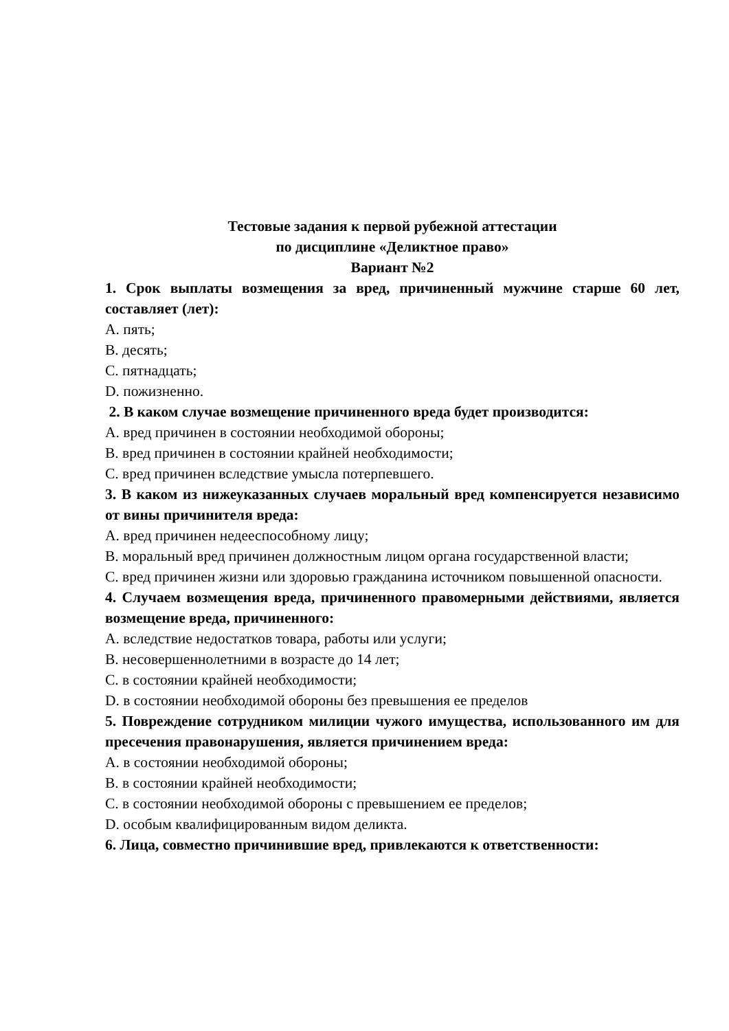Тестовые задания к первой рубежной аттестации
по дисциплине «Деликтное право»
Вариант №2
1. Срок выплаты возмещения за вред, причиненный мужчине старше 60 лет, составляет (лет):
A. пять;
B. десять;
C. пятнадцать;
D. пожизненно.
2. В каком случае возмещение причиненного вреда будет производится:
A. вред причинен в состоянии необходимой обороны;
B. вред причинен в состоянии крайней необходимости;
C. вред причинен вследствие умысла потерпевшего.
3. В каком из нижеуказанных случаев моральный вред компенсируется независимо от вины причинителя вреда:
A. вред причинен недееспособному лицу;
B. моральный вред причинен должностным лицом органа государственной власти;
C. вред причинен жизни или здоровью гражданина источником повышенной опасности.
4. Случаем возмещения вреда, причиненного правомерными действиями, является возмещение вреда, причиненного:
A. вследствие недостатков товара, работы или услуги;
B. несовершеннолетними в возрасте до 14 лет;
C. в состоянии крайней необходимости;
D. в состоянии необходимой обороны без превышения ее пределов
5. Повреждение сотрудником милиции чужого имущества, использованного им для пресечения правонарушения, является причинением вреда:
A. в состоянии необходимой обороны;
B. в состоянии крайней необходимости;
C. в состоянии необходимой обороны с превышением ее пределов;
D. особым квалифицированным видом деликта.
6. Лица, совместно причинившие вред, привлекаются к ответственности: